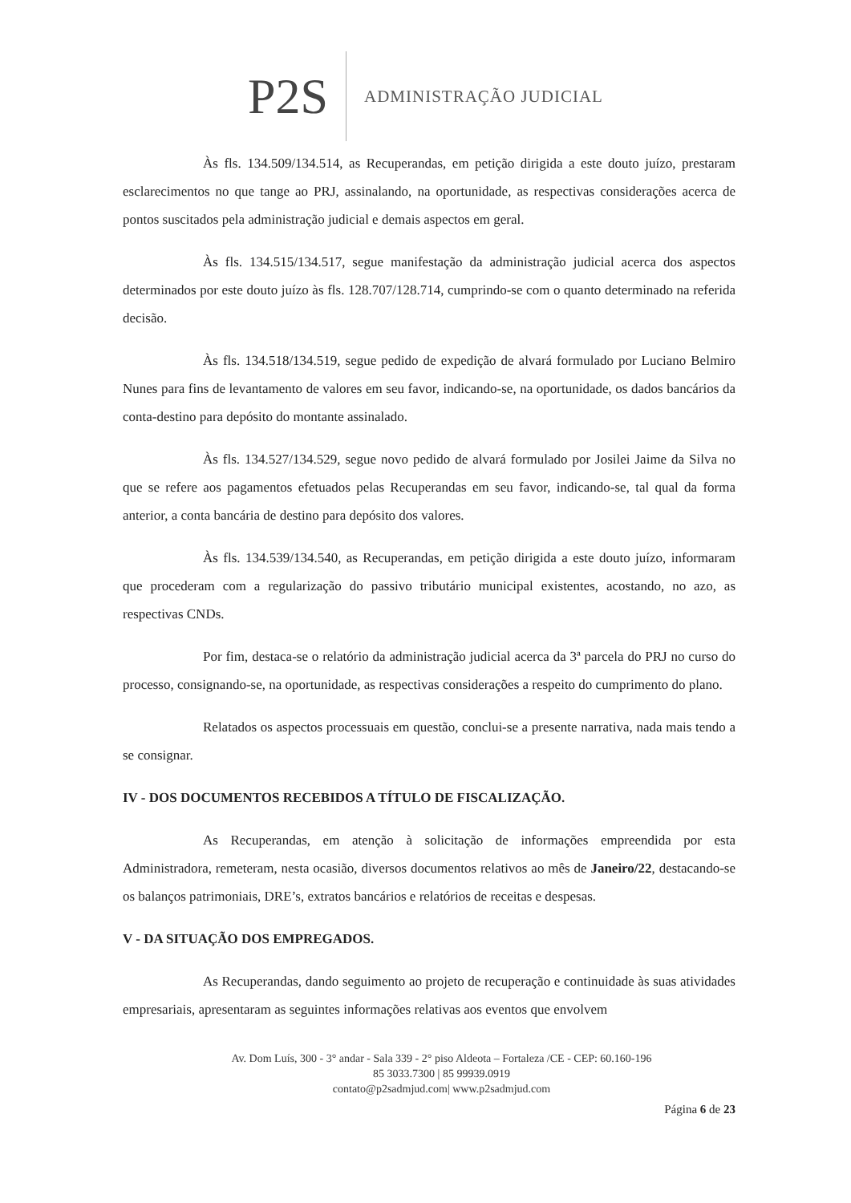P2S
ADMINISTRAÇÃO JUDICIAL
Às fls. 134.509/134.514, as Recuperandas, em petição dirigida a este douto juízo, prestaram esclarecimentos no que tange ao PRJ, assinalando, na oportunidade, as respectivas considerações acerca de pontos suscitados pela administração judicial e demais aspectos em geral.
Às fls. 134.515/134.517, segue manifestação da administração judicial acerca dos aspectos determinados por este douto juízo às fls. 128.707/128.714, cumprindo-se com o quanto determinado na referida decisão.
Às fls. 134.518/134.519, segue pedido de expedição de alvará formulado por Luciano Belmiro Nunes para fins de levantamento de valores em seu favor, indicando-se, na oportunidade, os dados bancários da conta-destino para depósito do montante assinalado.
Às fls. 134.527/134.529, segue novo pedido de alvará formulado por Josilei Jaime da Silva no que se refere aos pagamentos efetuados pelas Recuperandas em seu favor, indicando-se, tal qual da forma anterior, a conta bancária de destino para depósito dos valores.
Às fls. 134.539/134.540, as Recuperandas, em petição dirigida a este douto juízo, informaram que procederam com a regularização do passivo tributário municipal existentes, acostando, no azo, as respectivas CNDs.
Por fim, destaca-se o relatório da administração judicial acerca da 3ª parcela do PRJ no curso do processo, consignando-se, na oportunidade, as respectivas considerações a respeito do cumprimento do plano.
Relatados os aspectos processuais em questão, conclui-se a presente narrativa, nada mais tendo a se consignar.
IV - DOS DOCUMENTOS RECEBIDOS A TÍTULO DE FISCALIZAÇÃO.
As Recuperandas, em atenção à solicitação de informações empreendida por esta Administradora, remeteram, nesta ocasião, diversos documentos relativos ao mês de Janeiro/22, destacando-se os balanços patrimoniais, DRE’s, extratos bancários e relatórios de receitas e despesas.
V - DA SITUAÇÃO DOS EMPREGADOS.
As Recuperandas, dando seguimento ao projeto de recuperação e continuidade às suas atividades empresariais, apresentaram as seguintes informações relativas aos eventos que envolvem
Av. Dom Luís, 300 - 3° andar - Sala 339 - 2° piso Aldeota – Fortaleza /CE - CEP: 60.160-196
85 3033.7300 | 85 99939.0919
contato@p2sadmjud.com| www.p2sadmjud.com
Página 6 de 23